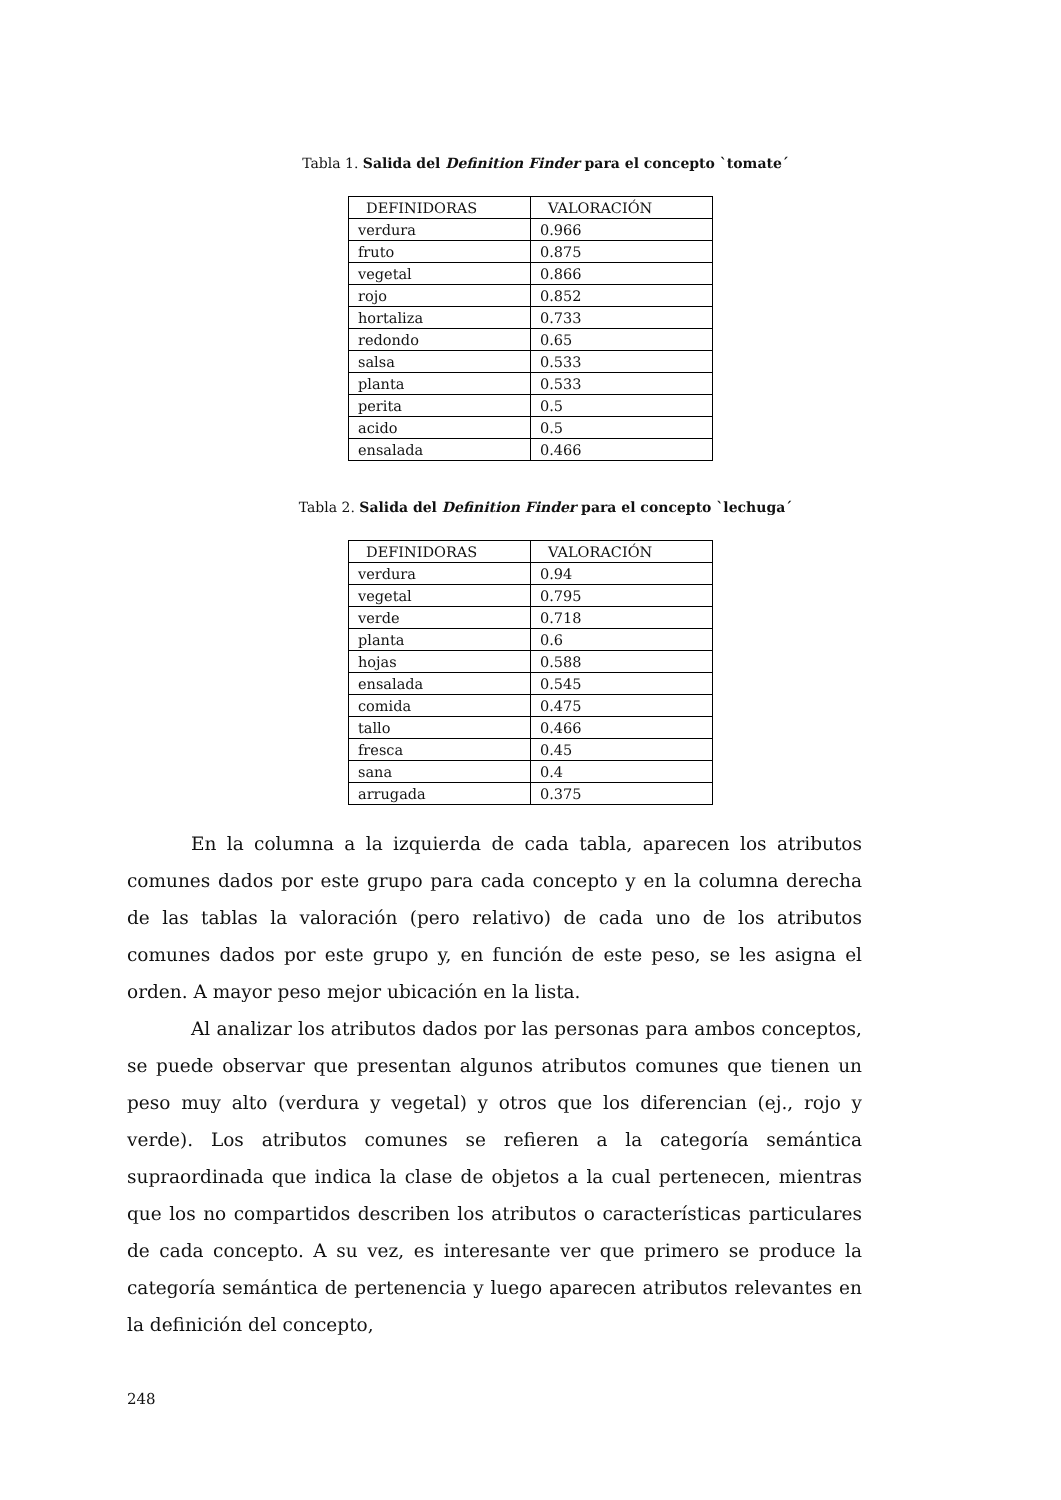Tabla 1. Salida del Definition Finder para el concepto `tomate´
| DEFINIDORAS | VALORACIÓN |
| --- | --- |
| verdura | 0.966 |
| fruto | 0.875 |
| vegetal | 0.866 |
| rojo | 0.852 |
| hortaliza | 0.733 |
| redondo | 0.65 |
| salsa | 0.533 |
| planta | 0.533 |
| perita | 0.5 |
| acido | 0.5 |
| ensalada | 0.466 |
Tabla 2. Salida del Definition Finder para el concepto `lechuga´
| DEFINIDORAS | VALORACIÓN |
| --- | --- |
| verdura | 0.94 |
| vegetal | 0.795 |
| verde | 0.718 |
| planta | 0.6 |
| hojas | 0.588 |
| ensalada | 0.545 |
| comida | 0.475 |
| tallo | 0.466 |
| fresca | 0.45 |
| sana | 0.4 |
| arrugada | 0.375 |
En la columna a la izquierda de cada tabla, aparecen los atributos comunes dados por este grupo para cada concepto y en la columna derecha de las tablas la valoración (pero relativo) de cada uno de los atributos comunes dados por este grupo y, en función de este peso, se les asigna el orden. A mayor peso mejor ubicación en la lista.
Al analizar los atributos dados por las personas para ambos conceptos, se puede observar que presentan algunos atributos comunes que tienen un peso muy alto (verdura y vegetal) y otros que los diferencian (ej., rojo y verde). Los atributos comunes se refieren a la categoría semántica supraordinada que indica la clase de objetos a la cual pertenecen, mientras que los no compartidos describen los atributos o características particulares de cada concepto. A su vez, es interesante ver que primero se produce la categoría semántica de pertenencia y luego aparecen atributos relevantes en la definición del concepto,
248